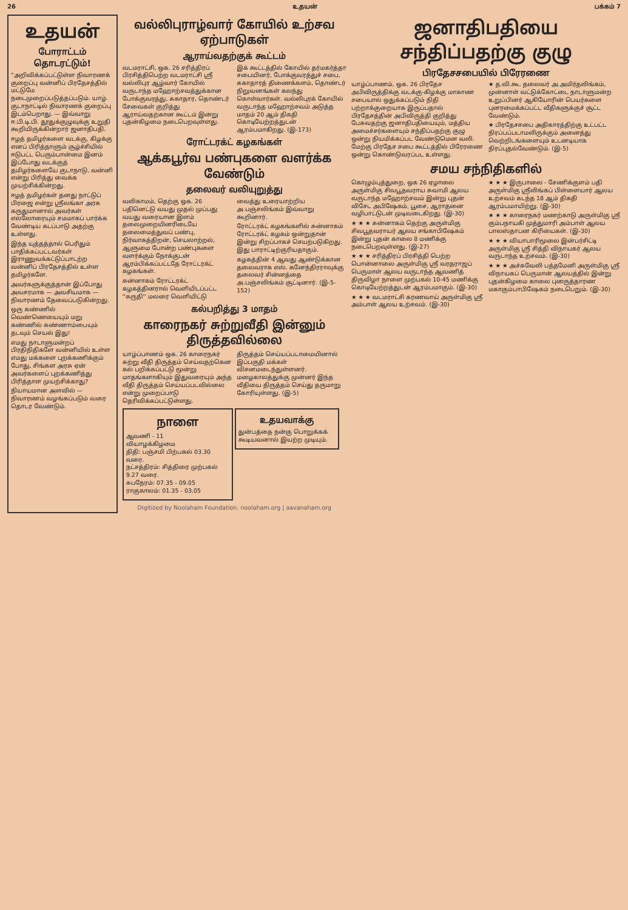26 உதயன் பக்கம் 7
உதயன்
போராட்டம் தொடரட்டும்!
“அறிவிக்கப்பட்டுள்ள நிவாரணக் குறைப்பு வன்னிப் பிரதேசத்தில் மட்டுமே நடைமுறைப்படுத்தப்படும். யாழ். குடாநாட்டில் நிவாரணக் குறைப்பு இடம்பெறாது. — இவ்வாறு ஈ.பி.டி.பி. தூதுக்குழுவுக்கு உறுதி கூறியிருக்கின்றார் ஜனாதிபதி.
ஈழத் தமிழர்களை வடக்கு, கிழக்கு எனப் பிரித்தாளும் சூழ்ச்சியில் ஈடுபட்ட பெரும்பான்மை இனம் இப்போது வடக்குத் தமிழர்களையே குடாநாடு, வன்னி என்று பிரித்து வைக்க முயற்சிக்கின்றது.
ஈழத் தமிழர்கள் தனது நாட்டுப் பிரஜை என்று ஸ்ரீலங்கா அரசு கருதுமானால் அவர்கள் எல்லோரையும் சமமாகப் பார்க்க வேண்டிய கடப்பாடு அதற்கு உள்ளது.
இந்த யுத்தத்தால் பெரிதும் பாதிக்கப்பட்டவர்கள் இராணுவக்கட்டுப்பாடற்ற வன்னிப் பிரதேசத்தில் உள்ள தமிழர்களே.
அவர்களுக்குத்தான் இப்போது அவசரமாக — அவசியமாக — நிவாரணம் தேவைப்படுகின்றது.
ஒரு கண்ணில் வெண்ணெயையும் மறு கண்ணில் சுண்ணாம்பையும் தடவும் செயல் இது!
எமது நாடாளுமன்றப் பிரதிநிதிகளே வன்னியில் உள்ள எமது மக்களை புறக்கணிக்கும் போது, சிங்கள அரசு ஏன் அவர்களைப் புறக்கணித்து பிரித்தாள முயற்சிக்காது?
நியாயமான அளவில் — நிவாரணம் வழங்கப்படும் வரை தொடர வேண்டும்.
வல்லிபுராழ்வார் கோயில் உற்சவ ஏற்பாடுகள்
ஆராய்வதற்குக் கூட்டம்
வடமராட்சி, ஒக. 26 சரித்திரப் பிரசித்திபெற்ற வடமராட்சி ஸ்ரீ வல்லிபுர ஆழ்வார் கோயில் வருடாந்த மஹோற்சவத்துக்கான போக்குவரத்து, சுகாதார, தொண்டர் சேவைகள் குறித்து ஆராய்வதற்கான கூட்டம் இன்று புதன்கிழமை நடைபெறவுள்ளது.
இக் கூட்டத்தில் கோயில் தர்மகர்த்தா சபையினர், போக்குவரத்துச் சபை, சுகாதாரத் திணைக்களம், தொண்டர் நிறுவனங்கள் கலந்து கொள்வார்கள். வல்லிபுரக் கோயில் வருடாந்த மஹோற்சவம் அடுத்த மாதம் 20 ஆம் திகதி கொடியேற்றத்துடன் ஆரம்பமாகிறது. (இ-173)
ரோட்டரக்ட் கழகங்கள்
ஆக்கபூர்வ பண்புகளை வளர்க்க வேண்டும்
தலைவர் வலியுறுத்து
வலிகாமம், தெற்கு ஒக. 26 பதினெட்டு வயது முதல் முப்பது வயது வரையான இளம் தலைமுறையினரிடையே தலைமைத்துவப் பண்பு, நிர்வாகத்திறன், செயலாற்றல், ஆளுமை போன்ற பண்புகளை வளர்க்கும் நோக்குடன் ஆரம்பிக்கப்பட்டதே ரோட்டரக்ட் கழகங்கள்.
சுன்னாகம் ரோட்டரக்ட் கழகத்தினரால் வெளியிடப்பட்ட ''சுருதி'' மலரை வெளியிட்டு வைத்து உரையாற்றிய அ.பஞ்சலிங்கம் இவ்வாறு கூறினார்.
ரோட்டரக்ட் கழகங்களில் சுன்னாகம் ரோட்டரக்ட் கழகம் ஒன்றுதான் இன்று சிறப்பாகச் செயற்படுகிறது. இது பாராட்டிற்குரியதாகும்.
கழகத்தின் 4 ஆவது ஆண்டுக்கான தலைவராக எஸ். கனேந்திரராவுக்கு தலைவர் சின்னத்தை அ.பஞ்சலிங்கம் சூட்டினார். (இ-5-152)
கல்பறித்து 3 மாதம்
காரைநகர் சுற்றுவீதி இன்னும் திருத்தவில்லை
யாழ்ப்பாணம் ஒக. 26 காரைநகர் சுற்று வீதி திருத்தம் செய்வதற்கென கல் பறிக்கப்பட்டு மூன்று மாதங்களாகியும் இதுவரையும் அந்த வீதி திருத்தம் செய்யப்படவில்லை என்று முறைப்பாடு தெரிவிக்கப்பட்டுள்ளது.
திருத்தம் செய்யப்படாமையினால் இப்பகுதி மக்கள் விசனமடைந்துள்ளனர். மழைகாலத்துக்கு முன்னர் இந்த வீதியை திருத்தம் செய்து தருமாறு கோரியுள்ளது. (இ-5)
நாளை
ஆவணி - 11
வியாழக்கிழமை
திதி: பஞ்சமி பிற்பகல் 03.30 வரை.
நட்சத்திரம்: சித்திரை முற்பகல் 9.27 வரை.
சுபநேரம்: 07.35 - 09.05
ராகுகாலம்: 01.35 - 03.05
உதயவாக்கு
துன்பத்தை நன்கு பொறுக்கக் கூடியவனால் இயற்ற முடியும்.
Digitized by Noolaham Foundation. noolaham.org | aavanaham.org
ஜனாதிபதியை சந்திப்பதற்கு குழு
பிரதேசசபையில் பிரேரணை
யாழ்ப்பாணம், ஒக. 26 பிரதேச அபிவிருத்திக்கு வடக்கு-கிழக்கு மாகாண சபையால் ஒதுக்கப்படும் நிதி பற்றாக்குறையாக இருப்பதால் பிரதேசத்தின் அபிவிருத்தி குறித்து பேசுவதற்கு ஜனாதிபதியையும், மத்திய அமைச்சர்களையும் சந்திப்பதற்கு குழு ஒன்று நியமிக்கப்பட வேண்டுமென வலி. மேற்கு பிரதேச சபை கூட்டத்தில் பிரேரணை ஒன்று கொண்டுவரப்பட உள்ளது.
★ த.வி.கூ. தலைவர் அ.அமிர்தலிங்கம், முன்னாள் வட்டுக்கோட்டை நாடாளுமன்ற உறுப்பினர் ஆகியோரின் பெயர்களை புனரமைக்கப்பட்ட வீதிகளுக்குச் சூட்ட வேண்டும்.
★ பிரதேசசபை அதிகாரத்திற்கு உட்பட்ட நிரப்பப்படாமலிருக்கும் அனைத்து வெற்றிடங்களையும் உடனடியாக நிரப்புதல்வேண்டும். (இ-5)
சமய சந்நிதிகளில்
கொழும்புத்துறை, ஒக 26 ஏழாலை அருள்மிகு சிவபூதவராய சுவாமி ஆலய வருடாந்த மஹோற்சவம் இன்று புதன் விசேட அபிஷேகம், பூசை, ஆராதனை வழிபாட்டுடன் முடிவடைகிறது. (இ-30)
★ ★ ★ சுன்னாகம் தெற்கு அருள்மிகு சிவபூதவராயர் ஆலய சங்காபிஷேகம் இன்று புதன் காலை 8 மணிக்கு நடைபெறவுள்ளது. (இ-27)
★ ★ ★ சரித்திரப் பிரசித்தி பெற்ற பொன்னாலை அருள்மிகு ஸ்ரீ வரதராஜப் பெருமாள் ஆலய வருடாந்த ஆவணித் திருவிழா நாளை முற்பகல் 10-45 மணிக்கு கொடியேற்றத்துடன் ஆரம்பமாகும். (இ-30)
★ ★ ★ வடமராட்சி கரணவாய் அருள்மிகு ஸ்ரீ அம்பாள் ஆலய உற்சவம். (இ-30)
★ ★ ★ இருபாலை - சேணிக்குளம் பதி அருள்மிகு ஸ்ரீலிங்கப் பிள்ளையார் ஆலய உற்சவம் கடந்த 18 ஆம் திகதி ஆரம்பமாயிற்று. (இ-30)
★ ★ ★ காரைநகர் மணற்காடு அருள்மிகு ஸ்ரீ கும்பநாயகி முத்துமாரி அம்பாள் ஆலய பாலஸ்தாபன கிரியைகள். (இ-30)
★ ★ ★ வியாபாரிமூலை இன்பர்சிட்டி அருள்மிகு ஸ்ரீ சித்தி விநாயகர் ஆலய வருடாந்த உற்சவம். (இ-30)
★ ★ ★ அச்சுவேலி பத்தமேனி அருள்மிகு ஸ்ரீ விநாயகப் பெருமான் ஆலயத்தில் இன்று புதன்கிழமை காலை புனருத்தாரண மகாகும்பாபிஷேகம் நடைபெறும். (இ-30)